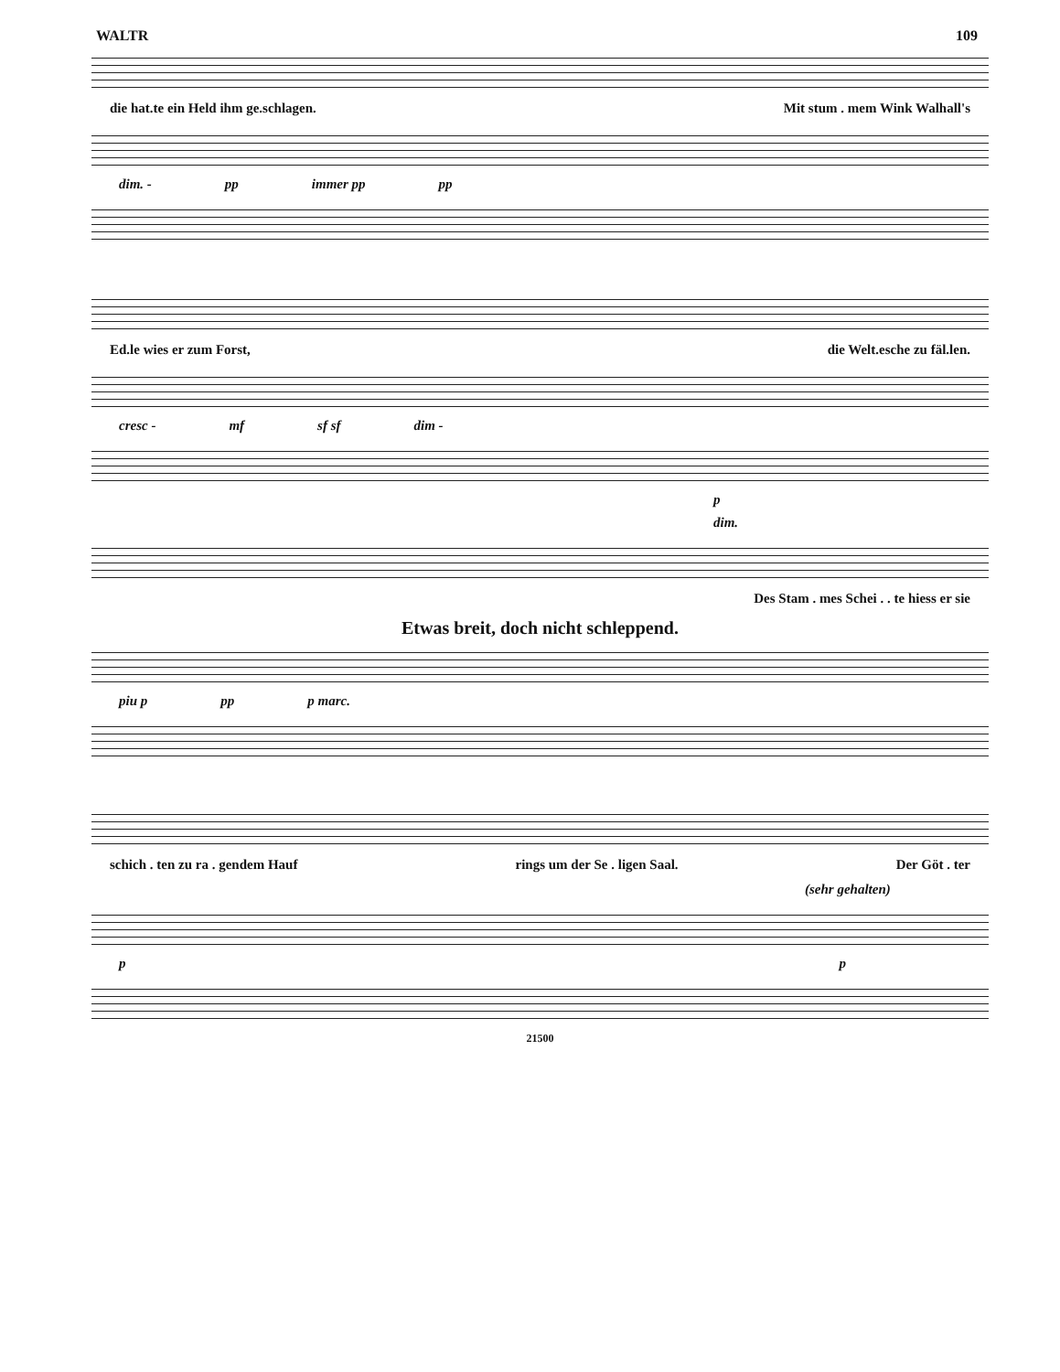WALTR 109
die hat.te ein Held ihm ge.schlagen. Mit stum . mem Wink Walhall's
dim. - pp immer pp pp
Ed.le wies er zum Forst, die Welt.esche zu fäl.len.
cresc - mf sf sf dim -
p
dim.
Des Stam . mes Schei . . te hiess er sie
Etwas breit, doch nicht schleppend.
piu p pp p marc.
schich . ten zu ra . gendem Hauf rings um der Se . ligen Saal. Der Göt . ter
(sehr gehalten)
p p
21500